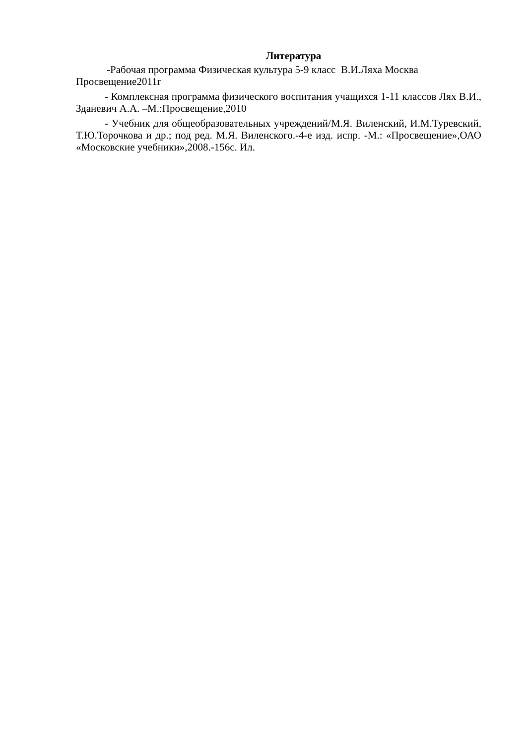Литература
-Рабочая программа Физическая культура 5-9 класс В.И.Ляха Москва Просвещение2011г
- Комплексная программа физического воспитания учащихся 1-11 классов Лях В.И., Зданевич А.А. –М.:Просвещение,2010
- Учебник для общеобразовательных учреждений/М.Я. Виленский, И.М.Туревский, Т.Ю.Торочкова и др.; под ред. М.Я. Виленского.-4-е изд. испр. -М.: «Просвещение»,ОАО «Московские учебники»,2008.-156с. Ил.